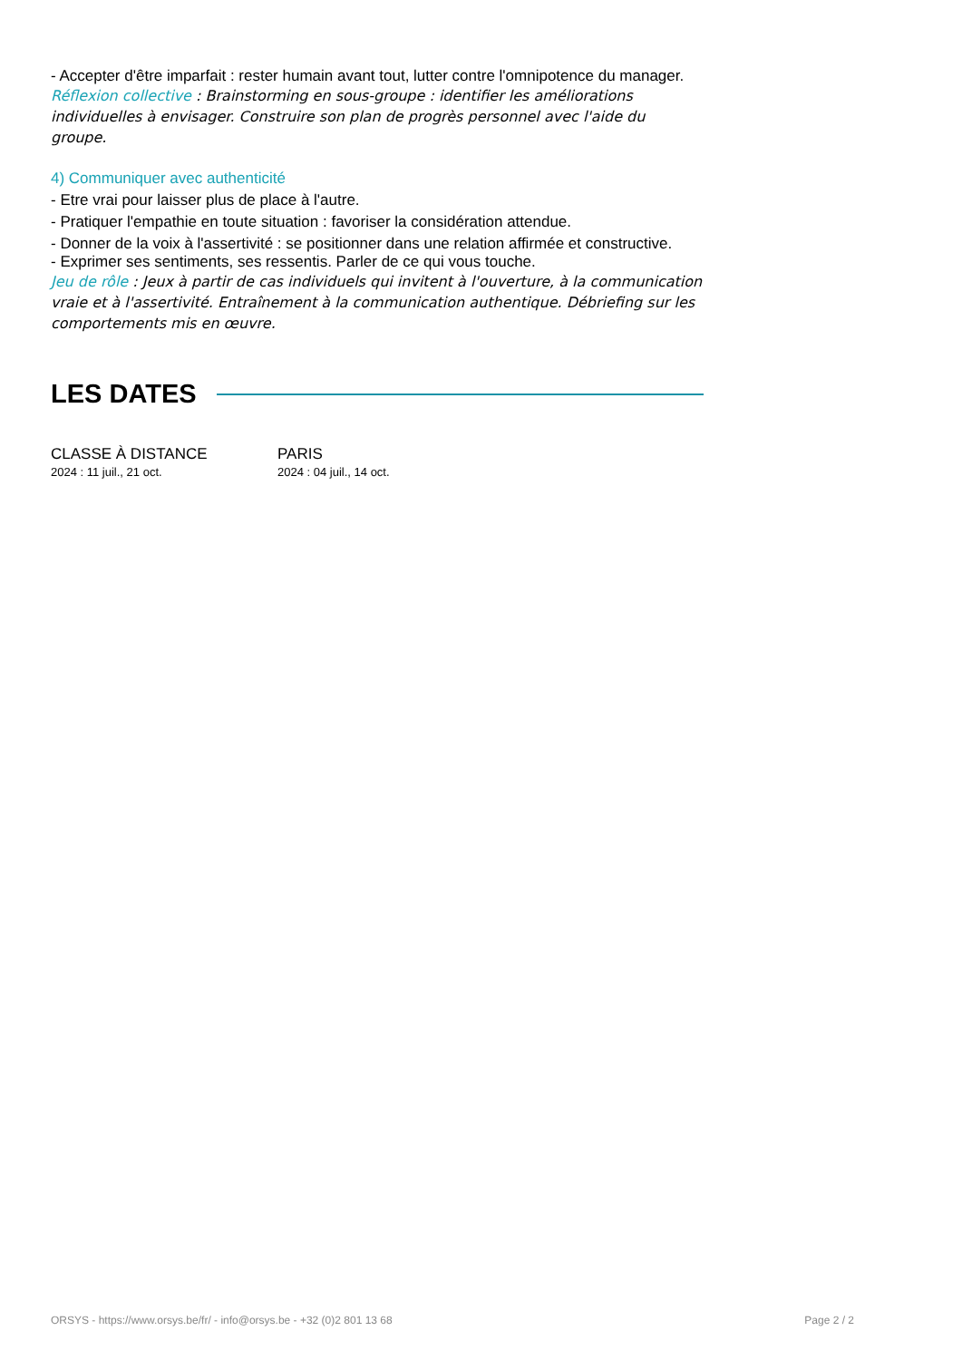- Accepter d'être imparfait : rester humain avant tout, lutter contre l'omnipotence du manager.
Réflexion collective : Brainstorming en sous-groupe : identifier les améliorations individuelles à envisager. Construire son plan de progrès personnel avec l'aide du groupe.
4) Communiquer avec authenticité
- Etre vrai pour laisser plus de place à l'autre.
- Pratiquer l'empathie en toute situation : favoriser la considération attendue.
- Donner de la voix à l'assertivité : se positionner dans une relation affirmée et constructive.
- Exprimer ses sentiments, ses ressentis. Parler de ce qui vous touche.
Jeu de rôle : Jeux à partir de cas individuels qui invitent à l'ouverture, à la communication vraie et à l'assertivité. Entraînement à la communication authentique. Débriefing sur les comportements mis en œuvre.
LES DATES
CLASSE À DISTANCE
2024 : 11 juil., 21 oct.
PARIS
2024 : 04 juil., 14 oct.
ORSYS - https://www.orsys.be/fr/ - info@orsys.be - +32 (0)2 801 13 68 Page 2 / 2